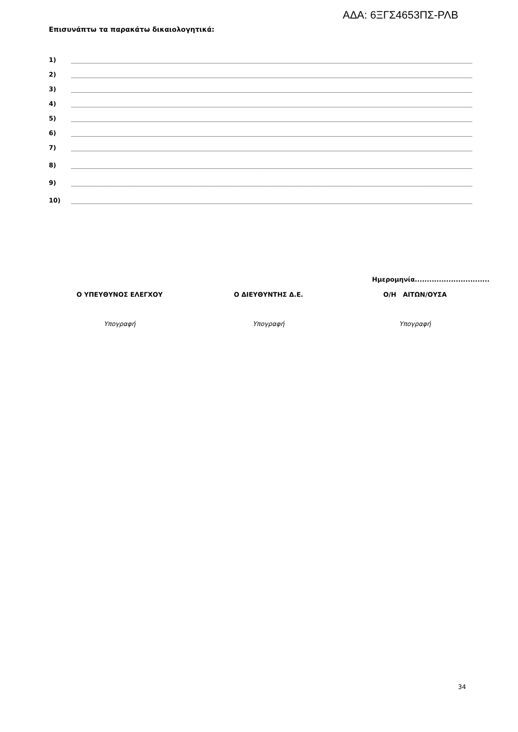ΑΔΑ: 6ΞΓΣ4653ΠΣ-ΡΛΒ
Επισυνάπτω τα παρακάτω δικαιολογητικά:
1)
2)
3)
4)
5)
6)
7)
8)
9)
10)
Ημερομηνία...............................
Ο ΥΠΕΥΘΥΝΟΣ ΕΛΕΓΧΟΥ
Υπογραφή
Ο ΔΙΕΥΘΥΝΤΗΣ Δ.Ε.
Υπογραφή
Ο/Η ΑΙΤΩΝ/ΟΥΣΑ
Υπογραφή
34